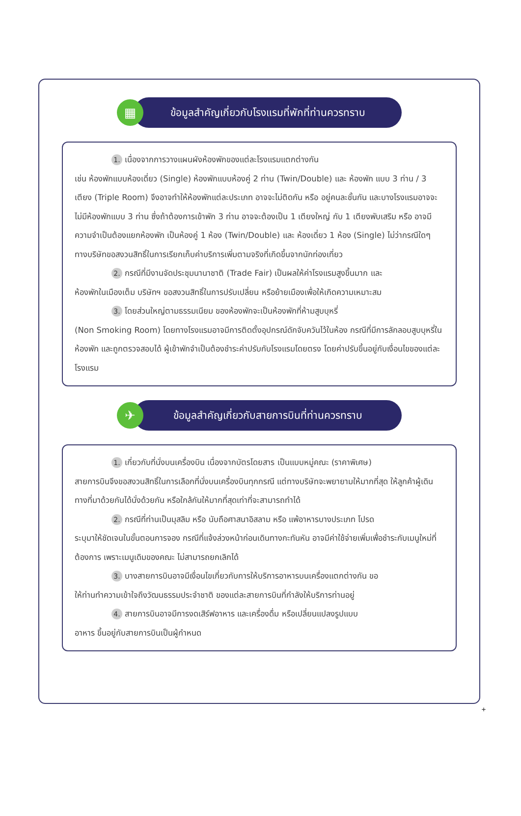▦
ข้อมูลสำคัญเกี่ยวกับโรงแรมที่พักที่ท่านควรทราบ
1. เนื่องจากการวางแผนผังห้องพักของแต่ละโรงแรมแตกต่างกัน
เช่น ห้องพักแบบห้องเดี่ยว (Single) ห้องพักแบบห้องคู่ 2 ท่าน (Twin/Double) และ ห้องพัก แบบ 3 ท่าน / 3 เตียง (Triple Room) จึงอาจทำให้ห้องพักแต่ละประเภท อาจจะไม่ติดกัน หรือ อยู่คนละชั้นกัน และบางโรงแรมอาจจะไม่มีห้องพักแบบ 3 ท่าน ซึ่งถ้าต้องการเข้าพัก 3 ท่าน อาจจะต้องเป็น 1 เตียงใหญ่ กับ 1 เตียงพับเสริม หรือ อาจมีความจำเป็นต้องแยกห้องพัก เป็นห้องคู่ 1 ห้อง (Twin/Double) และ ห้องเดี่ยว 1 ห้อง (Single) ไม่ว่ากรณีใดๆ ทางบริษัทขอสงวนสิทธิ์ในการเรียกเก็บค่าบริการเพิ่มตามจริงที่เกิดขึ้นจากนักท่องเที่ยว
2. กรณีที่มีงานจัดประชุมนานาชาติ (Trade Fair) เป็นผลให้ค่าโรงแรมสูงขึ้นมาก และ
ห้องพักในเมืองเต็ม บริษัทฯ ขอสงวนสิทธิ์ในการปรับเปลี่ยน หรือย้ายเมืองเพื่อให้เกิดความเหมาะสม
3. โดยส่วนใหญ่ตามธรรมเนียม ของห้องพักจะเป็นห้องพักที่ห้ามสูบบุหรี่
(Non Smoking Room) โดยทางโรงแรมอาจมีการติดตั้งอุปกรณ์ดักจับควันไว้ในห้อง กรณีที่มีการลักลอบสูบบุหรี่ในห้องพัก และถูกตรวจสอบได้ ผู้เข้าพักจำเป็นต้องชำระค่าปรับกับโรงแรมโดยตรง โดยค่าปรับขึ้นอยู่กับเงื่อนไขของแต่ละโรงแรม
✈
ข้อมูลสำคัญเกี่ยวกับสายการบินที่ท่านควรทราบ
1. เกี่ยวกับที่นั่งบนเครื่องบิน เนื่องจากบัตรโดยสาร เป็นแบบหมู่คณะ (ราคาพิเศษ)
สายการบินจึงขอสงวนสิทธิ์ในการเลือกที่นั่งบนเครื่องบินทุกกรณี แต่ทางบริษัทจะพยายามให้มากที่สุด ให้ลูกค้าผู้เดินทางที่มาด้วยกันได้นั่งด้วยกัน หรือใกล้กันให้มากที่สุดเท่าที่จะสามารถทำได้
2. กรณีที่ท่านเป็นมุสลิม หรือ นับถือศาสนาอิสลาม หรือ แพ้อาหารบางประเภท โปรด
ระบุมาให้ชัดเจนในขั้นตอนการจอง กรณีที่แจ้งล่วงหน้าก่อนเดินทางกะทันหัน อาจมีค่าใช้จ่ายเพิ่มเพื่อชำระกับเมนูใหม่ที่ต้องการ เพราะเมนูเดิมของคณะ ไม่สามารถยกเลิกได้
3. บางสายการบินอาจมีเงื่อนไขเกี่ยวกับการให้บริการอาหารบนเครื่องแตกต่างกัน ขอ
ให้ท่านทำความเข้าใจถึงวัฒนธรรมประจำชาติ ของแต่ละสายการบินที่กำลังให้บริการท่านอยู่
4. สายการบินอาจมีการงดเสิร์ฟอาหาร และเครื่องดื่ม หรือเปลี่ยนแปลงรูปแบบ
อาหาร ขึ้นอยู่กับสายการบินเป็นผู้กำหนด
+